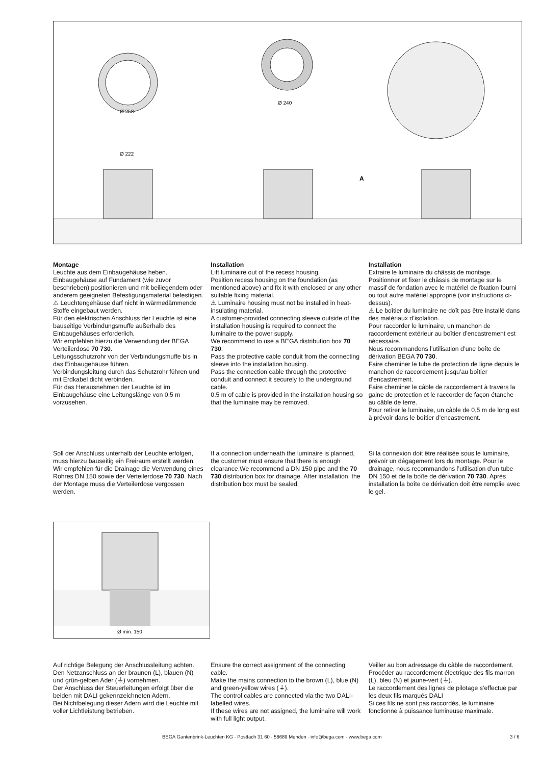Ø 258
Ø 222
Ø 240
A
Montage
Leuchte aus dem Einbaugehäuse heben. Einbaugehäuse auf Fundament (wie zuvor beschrieben) positionieren und mit beiliegendem oder anderem geeigneten Befestigungsmaterial befestigen.
⚠ Leuchtengehäuse darf nicht in wärmedämmende Stoffe eingebaut werden.
Für den elektrischen Anschluss der Leuchte ist eine bauseitige Verbindungsmuffe außerhalb des Einbaugehäuses erforderlich.
Wir empfehlen hierzu die Verwendung der BEGA Verteilerdose 70 730.
Leitungsschutzrohr von der Verbindungsmuffe bis in das Einbaugehäuse führen.
Verbindungsleitung durch das Schutzrohr führen und mit Erdkabel dicht verbinden.
Für das Herausnehmen der Leuchte ist im Einbaugehäuse eine Leitungslänge von 0,5 m vorzusehen.
Installation
Lift luminaire out of the recess housing.
Position recess housing on the foundation (as mentioned above) and fix it with enclosed or any other suitable fixing material.
⚠ Luminaire housing must not be installed in heat-insulating material.
A customer-provided connecting sleeve outside of the installation housing is required to connect the luminaire to the power supply.
We recommend to use a BEGA distribution box 70 730.
Pass the protective cable conduit from the connecting sleeve into the installation housing.
Pass the connection cable through the protective conduit and connect it securely to the underground cable.
0.5 m of cable is provided in the installation housing so that the luminaire may be removed.
Installation
Extraire le luminaire du châssis de montage.
Positionner et fixer le châssis de montage sur le massif de fondation avec le matériel de fixation fourni ou tout autre matériel approprié (voir instructions ci-dessus).
⚠ Le boîtier du luminaire ne doît pas être installé dans des matériaux d’isolation.
Pour raccorder le luminaire, un manchon de raccordement extérieur au boîtier d’encastrement est nécessaire.
Nous recommandons l’utilisation d’une boîte de dérivation BEGA 70 730.
Faire cheminer le tube de protection de ligne depuis le manchon de raccordement jusqu’au boîtier d’encastrement.
Faire cheminer le câble de raccordement à travers la gaine de protection et le raccorder de façon étanche au câble de terre.
Pour retirer le luminaire, un câble de 0,5 m de long est à prévoir dans le boîtier d’encastrement.
Soll der Anschluss unterhalb der Leuchte erfolgen, muss hierzu bauseitig ein Freiraum erstellt werden. Wir empfehlen für die Drainage die Verwendung eines Rohres DN 150 sowie der Verteilerdose 70 730. Nach der Montage muss die Verteilerdose vergossen werden.
If a connection underneath the luminaire is planned, the customer must ensure that there is enough clearance.We recommend a DN 150 pipe and the 70 730 distribution box for drainage. After installation, the distribution box must be sealed.
Si la connexion doit être réalisée sous le luminaire, prévoir un dégagement lors du montage. Pour le drainage, nous recommandons l’utilisation d’un tube DN 150 et de la boîte de dérivation 70 730. Après installation la boîte de dérivation doit être remplie avec le gel.
Ø min. 150
Auf richtige Belegung der Anschlussleitung achten.
Den Netzanschluss an der braunen (L), blauen (N) und grün-gelben Ader (⏚) vornehmen.
Der Anschluss der Steuerleitungen erfolgt über die beiden mit DALI gekennzeichneten Adern.
Bei Nichtbelegung dieser Adern wird die Leuchte mit voller Lichtleistung betrieben.
Ensure the correct assignment of the connecting cable.
Make the mains connection to the brown (L), blue (N) and green-yellow wires (⏚).
The control cables are connected via the two DALI-labelled wires.
If these wires are not assigned, the luminaire will work with full light output.
Veiller au bon adressage du câble de raccordement.
Procéder au raccordement électrique des fils marron (L), bleu (N) et jaune-vert (⏚).
Le raccordement des lignes de pilotage s’effectue par les deux fils marqués DALI
Si ces fils ne sont pas raccordés, le luminaire fonctionne à puissance lumineuse maximale.
BEGA Gantenbrink-Leuchten KG · Postfach 31 60 · 58689 Menden · info@bega.com · www.bega.com 3 / 6